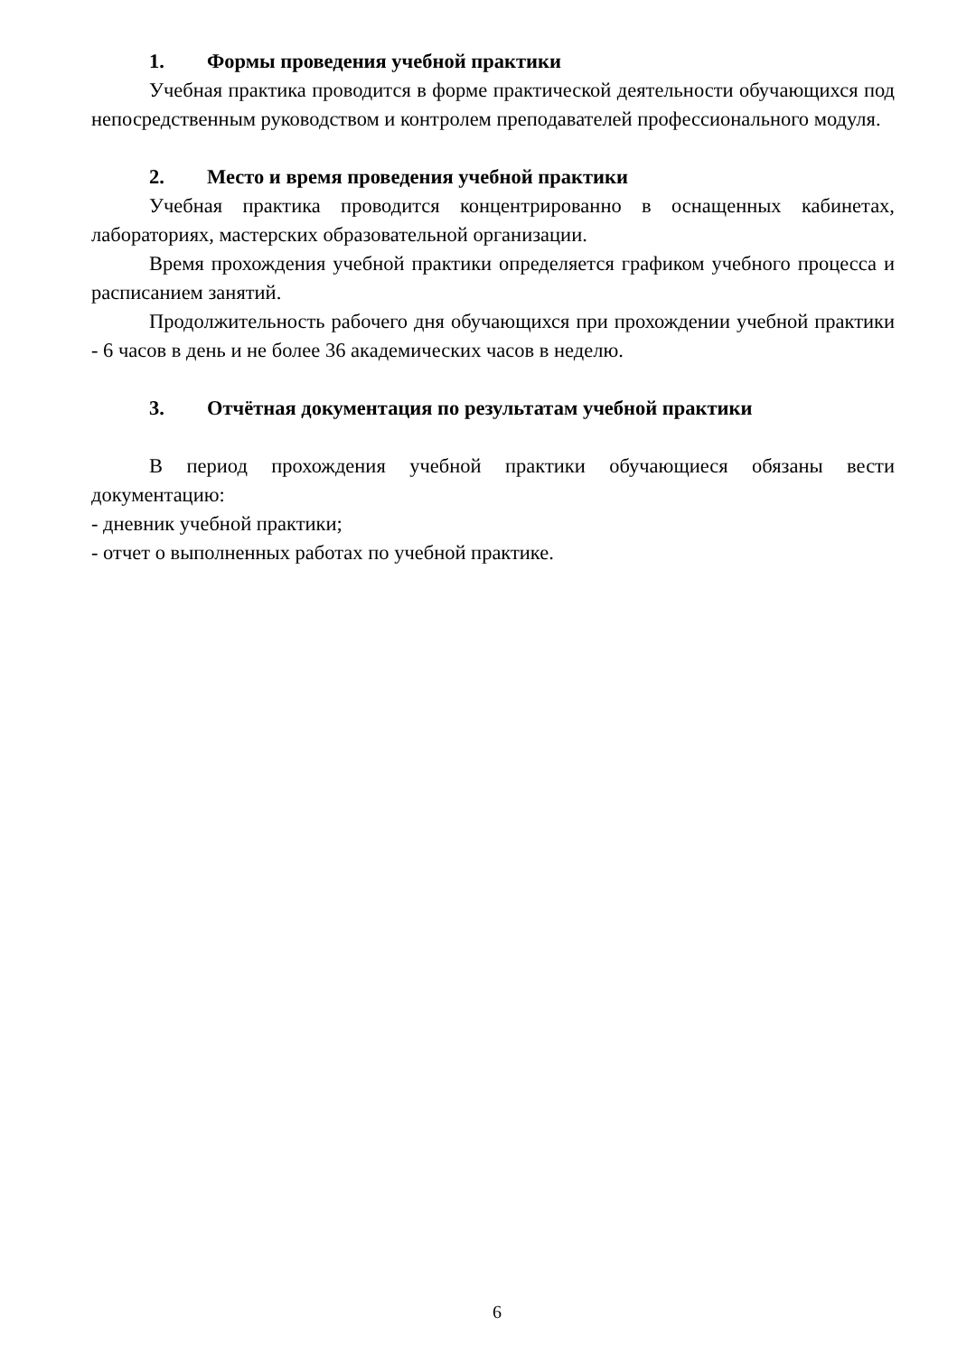1. Формы проведения учебной практики
Учебная практика проводится в форме практической деятельности обучающихся под непосредственным руководством и контролем преподавателей профессионального модуля.
2. Место и время проведения учебной практики
Учебная практика проводится концентрированно в оснащенных кабинетах, лабораториях, мастерских образовательной организации.
Время прохождения учебной практики определяется графиком учебного процесса и расписанием занятий.
Продолжительность рабочего дня обучающихся при прохождении учебной практики - 6 часов в день и не более 36 академических часов в неделю.
3. Отчётная документация по результатам учебной практики
В период прохождения учебной практики обучающиеся обязаны вести документацию:
- дневник учебной практики;
- отчет о выполненных работах по учебной практике.
6